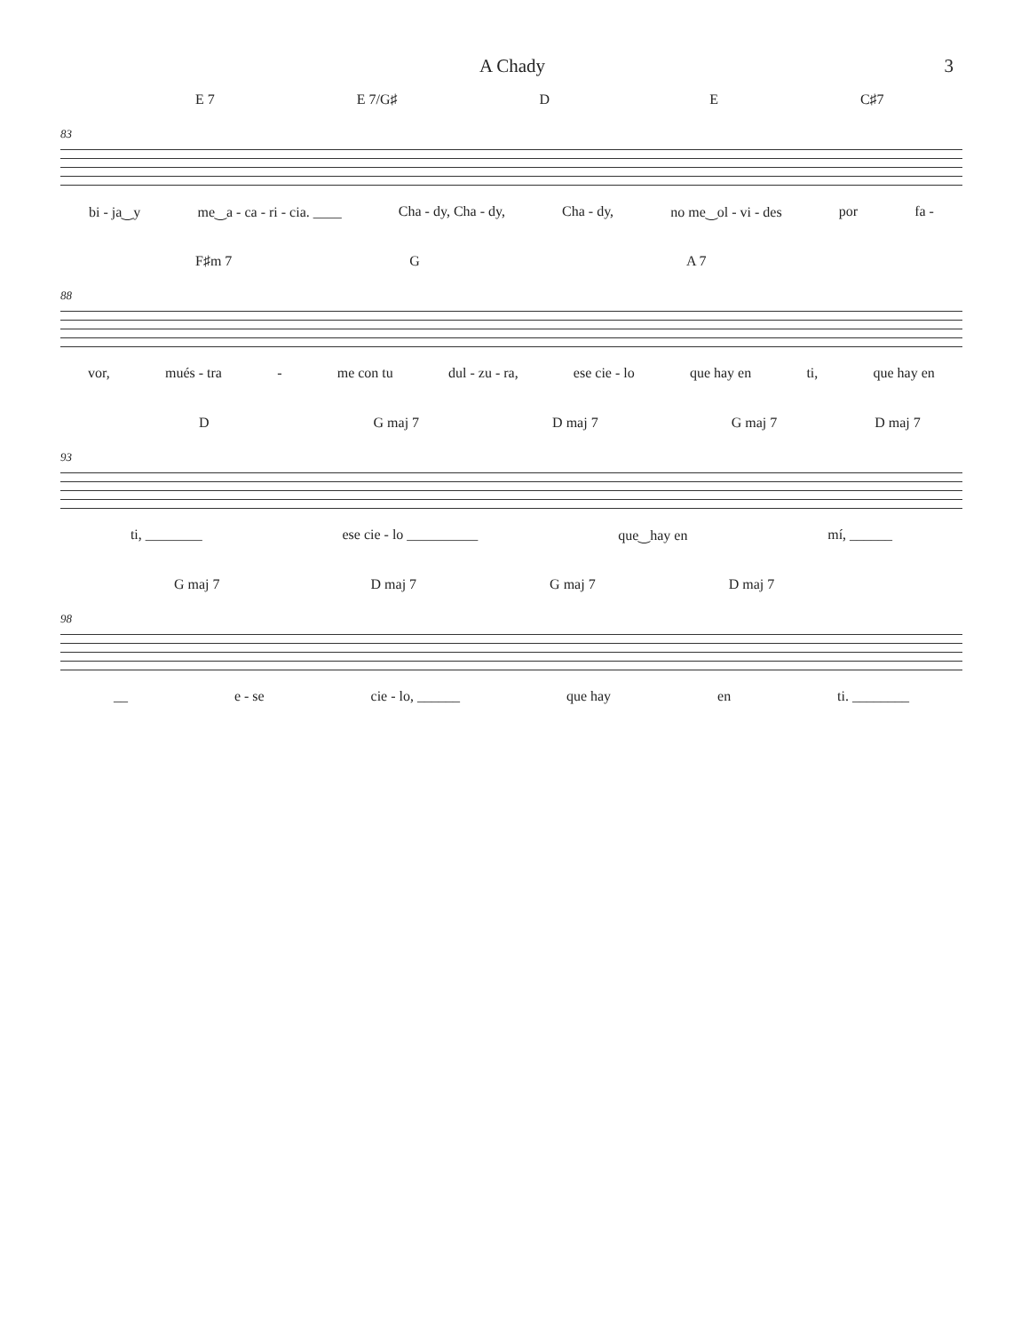A Chady 3
E 7 E 7/G♯ D E C♯7
83
bi - ja‿y me‿a - ca - ri - cia. ____ Cha - dy, Cha - dy, Cha - dy, no me‿ol - vi - des por fa -
F♯m 7 G A 7
88
vor, mués - tra - me con tu dul - zu - ra, ese cie - lo que hay en ti, que hay en
D G maj 7 D maj 7 G maj 7 D maj 7
93
ti, ________ ese cie - lo __________ que‿hay en mí, ______
G maj 7 D maj 7 G maj 7 D maj 7
98
__ e - se cie - lo, ______ que hay en ti. ________